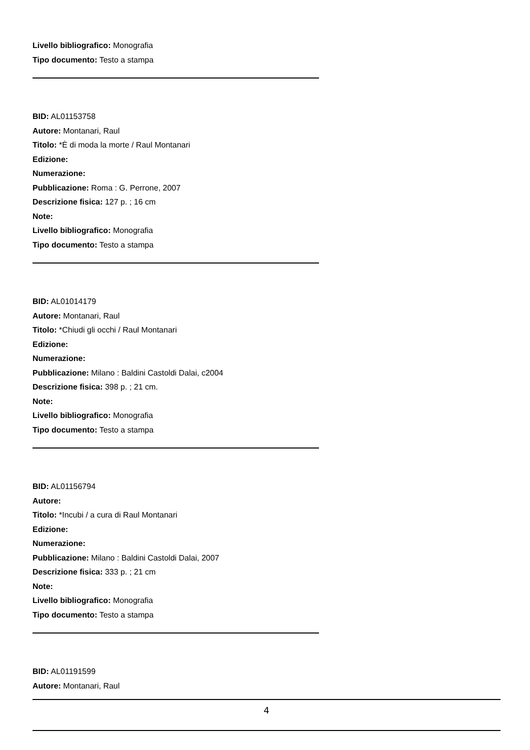Livello bibliografico: Monografia
Tipo documento: Testo a stampa
BID: AL01153758
Autore: Montanari, Raul
Titolo: *È di moda la morte / Raul Montanari
Edizione:
Numerazione:
Pubblicazione: Roma : G. Perrone, 2007
Descrizione fisica: 127 p. ; 16 cm
Note:
Livello bibliografico: Monografia
Tipo documento: Testo a stampa
BID: AL01014179
Autore: Montanari, Raul
Titolo: *Chiudi gli occhi / Raul Montanari
Edizione:
Numerazione:
Pubblicazione: Milano : Baldini Castoldi Dalai, c2004
Descrizione fisica: 398 p. ; 21 cm.
Note:
Livello bibliografico: Monografia
Tipo documento: Testo a stampa
BID: AL01156794
Autore:
Titolo: *Incubi / a cura di Raul Montanari
Edizione:
Numerazione:
Pubblicazione: Milano : Baldini Castoldi Dalai, 2007
Descrizione fisica: 333 p. ; 21 cm
Note:
Livello bibliografico: Monografia
Tipo documento: Testo a stampa
BID: AL01191599
Autore: Montanari, Raul
4